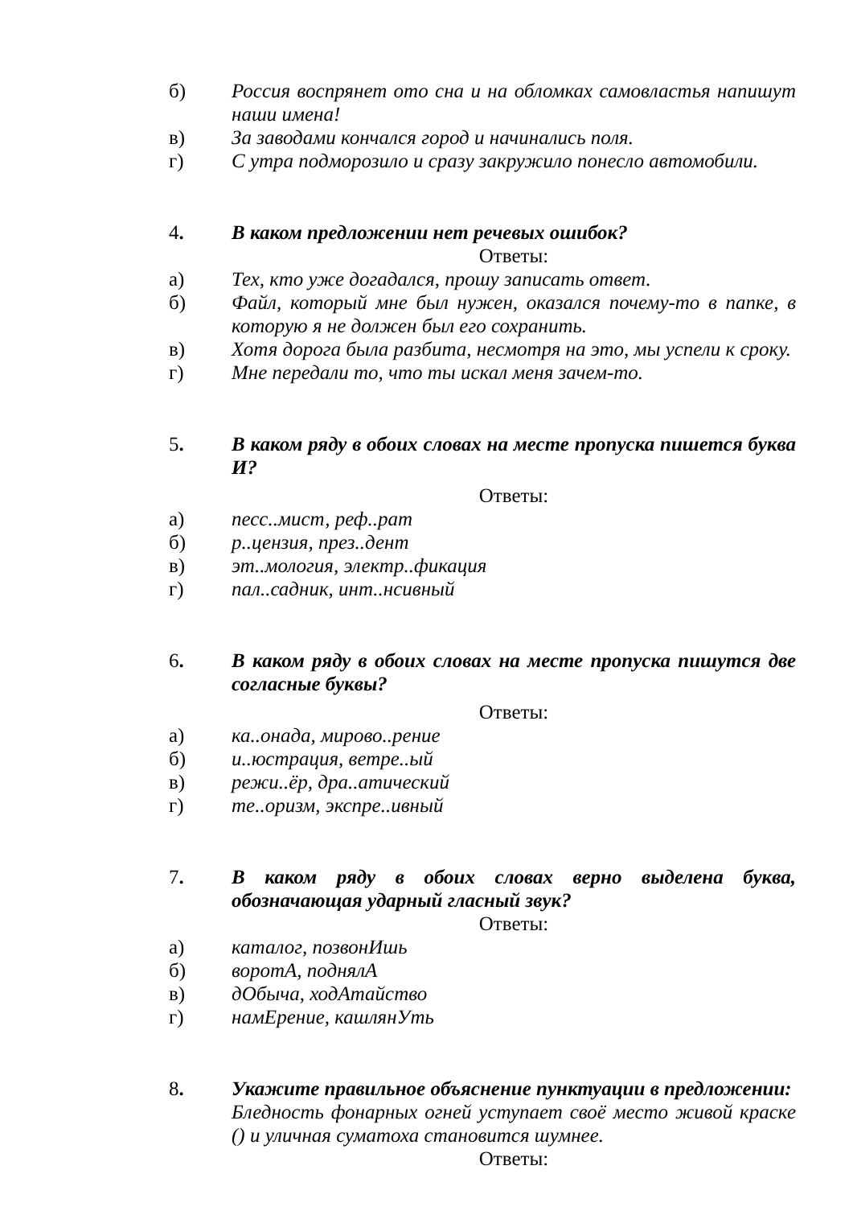б) Россия воспрянет ото сна и на обломках самовластья напишут наши имена!
в) За заводами кончался город и начинались поля.
г) С утра подморозило и сразу закружило понесло автомобили.
4. В каком предложении нет речевых ошибок?
Ответы:
а) Тех, кто уже догадался, прошу записать ответ.
б) Файл, который мне был нужен, оказался почему-то в папке, в которую я не должен был его сохранить.
в) Хотя дорога была разбита, несмотря на это, мы успели к сроку.
г) Мне передали то, что ты искал меня зачем-то.
5. В каком ряду в обоих словах на месте пропуска пишется буква И?
Ответы:
а) песс..мист, реф..рат
б) р..цензия, през..дент
в) эт..мология, электр..фикация
г) пал..садник, инт..нсивный
6. В каком ряду в обоих словах на месте пропуска пишутся две согласные буквы?
Ответы:
а) ка..онада, мирово..рение
б) и..юстрация, ветре..ый
в) режи..ёр, дра..атический
г) те..оризм, экспре..ивный
7. В каком ряду в обоих словах верно выделена буква, обозначающая ударный гласный звук?
Ответы:
а) каталог, позвонИшь
б) воротА, поднялА
в) дОбыча, ходАтайство
г) намЕрение, кашлянУть
8. Укажите правильное объяснение пунктуации в предложении:
Бледность фонарных огней уступает своё место живой краске () и уличная суматоха становится шумнее.
Ответы: